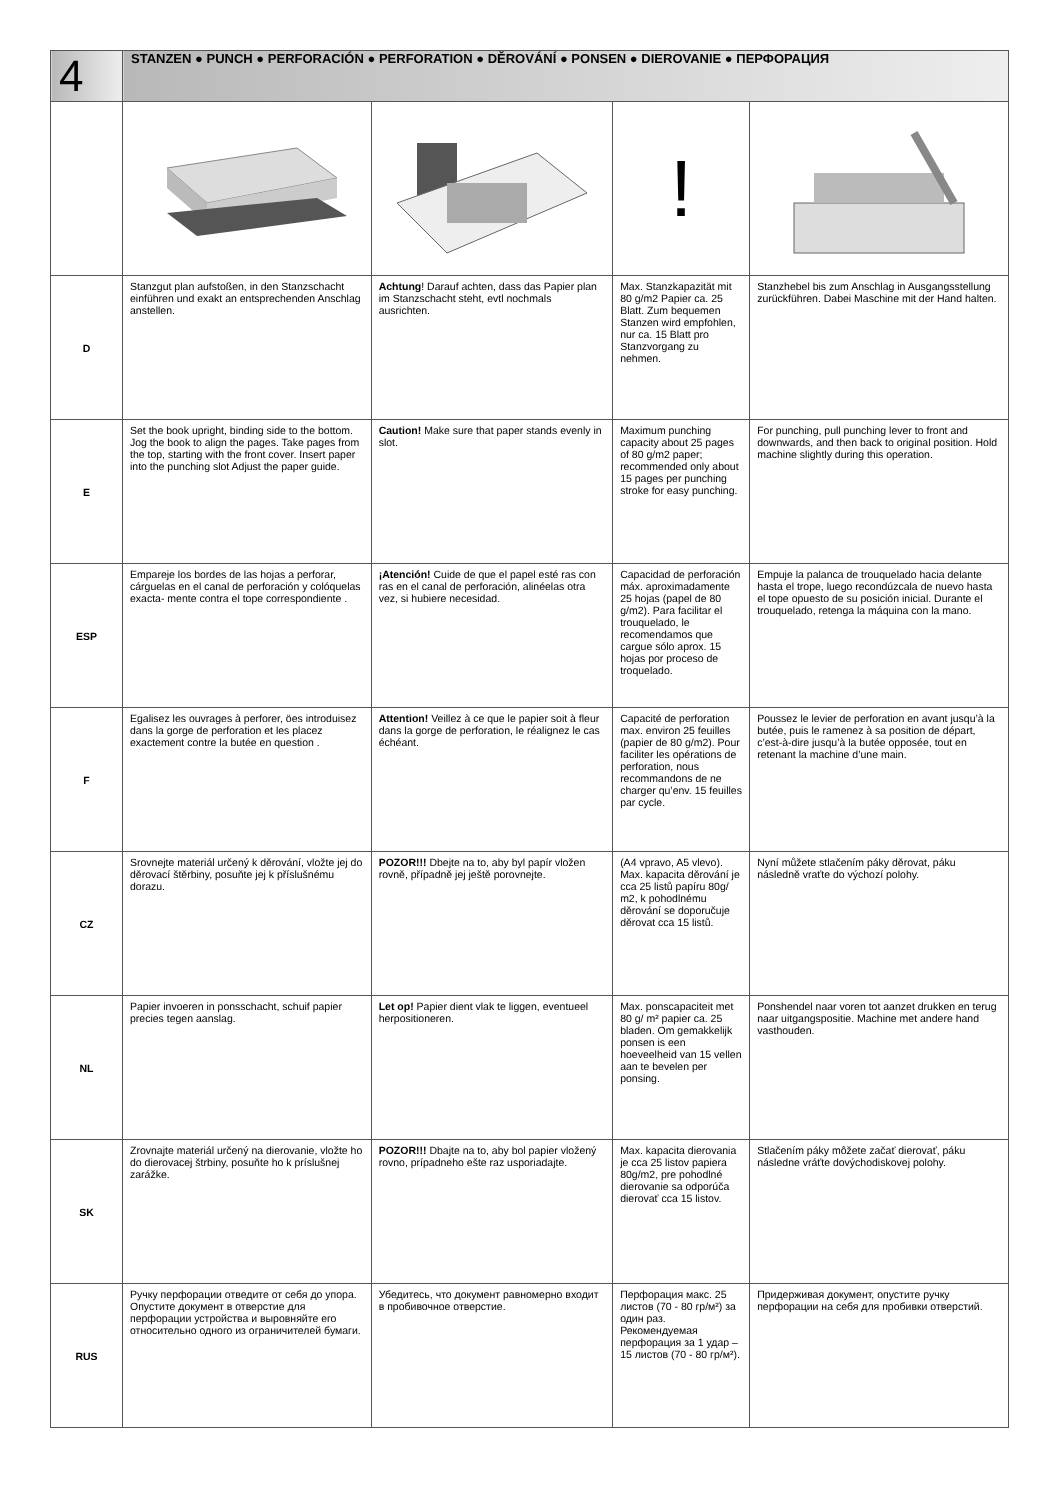| 4 | STANZEN ● PUNCH ● PERFORACIÓN ● PERFORATION ● DĚROVÁNÍ ● PONSEN ● DIEROVANIE ● ПЕРФОРАЦИЯ | | | |
| --- | --- | --- | --- | --- |
| | | | ! | |
| D | Stanzgut plan aufstoßen, in den Stanzschacht einführen und exakt an entsprechenden Anschlag anstellen. | Achtung ! Darauf achten, dass das Papier plan im Stanzschacht steht, evtl nochmals ausrichten. | Max. Stanzkapazität mit 80 g/m2 Papier ca. 25 Blatt. Zum bequemen Stanzen wird empfohlen, nur ca. 15 Blatt pro Stanzvorgang zu nehmen. | Stanzhebel bis zum Anschlag in Ausgangsstellung zurückführen. Dabei Maschine mit der Hand halten. |
| E | Set the book upright, binding side to the bottom. Jog the book to align the pages. Take pages from the top, starting with the front cover. Insert paper into the punching slot Adjust the paper guide. | Caution! Make sure that paper stands evenly in slot. | Maximum punching capacity about 25 pages of 80 g/m2 paper; recommended only about 15 pages per punching stroke for easy punching. | For punching, pull punching lever to front and downwards, and then back to original position. Hold machine slightly during this operation. |
| ESP | Empareje los bordes de las hojas a perforar, cárguelas en el canal de perforación y colóquelas exacta- mente contra el tope correspondiente . | ¡Atención! Cuide de que el papel esté ras con ras en el canal de perforación, alinéelas otra vez, si hubiere necesidad. | Capacidad de perforación máx. aproximadamente 25 hojas (papel de 80 g/m2). Para facilitar el trouquelado, le recomendamos que cargue sólo aprox. 15 hojas por proceso de troquelado. | Empuje la palanca de trouquelado hacia delante hasta el trope, luego recondúzcala de nuevo hasta el tope opuesto de su posición inicial. Durante el trouquelado, retenga la máquina con la mano. |
| F | Egalisez les ouvrages à perforer, öes introduisez dans la gorge de perforation et les placez exactement contre la butée en question . | Attention! Veillez à ce que le papier soit à fleur dans la gorge de perforation, le réalignez le cas échéant. | Capacité de perforation max. environ 25 feuilles (papier de 80 g/m2). Pour faciliter les opérations de perforation, nous recommandons de ne charger qu’env. 15 feuilles par cycle. | Poussez le levier de perforation en avant jusqu’à la butée, puis le ramenez à sa position de départ, c’est-à-dire jusqu’à la butée opposée, tout en retenant la machine d’une main. |
| CZ | Srovnejte materiál určený k děrování, vložte jej do děrovací štěrbiny, posuňte jej k příslušnému dorazu. | POZOR!!! Dbejte na to, aby byl papír vložen rovně, případně jej ještě porovnejte. | (A4 vpravo, A5 vlevo). Max. kapacita děrování je cca 25 listů papíru 80g/ m2, k pohodlnému děrování se doporučuje děrovat cca 15 listů. | Nyní můžete stlačením páky děrovat, páku následně vraťte do výchozí polohy. |
| NL | Papier invoeren in ponsschacht, schuif papier precies tegen aanslag. | Let op! Papier dient vlak te liggen, eventueel herpositioneren. | Max. ponscapaciteit met 80 g/ m² papier ca. 25 bladen. Om gemakkelijk ponsen is een hoeveelheid van 15 vellen aan te bevelen per ponsing. | Ponshendel naar voren tot aanzet drukken en terug naar uitgangspositie. Machine met andere hand vasthouden. |
| SK | Zrovnajte materiál určený na dierovanie, vložte ho do dierovacej štrbiny, posuňte ho k príslušnej zarážke. | POZOR!!! Dbajte na to, aby bol papier vložený rovno, prípadneho ešte raz usporiadajte. | Max. kapacita dierovania je cca 25 listov papiera 80g/m2, pre pohodlné dierovanie sa odporúča dierovať cca 15 listov. | Stlačením páky môžete začať dierovať, páku následne vráťte dovýchodiskovej polohy. |
| RUS | Ручку перфорации отведите от себя до упора. Опустите документ в отверстие для перфорации устройства и выровняйте его относительно одного из ограничителей бумаги. | Убедитесь, что документ равномерно входит в пробивочное отверстие. | Перфорация макс. 25 листов (70 - 80 гр/м²) за один раз. Рекомендуемая перфорация за 1 удар – 15 листов (70 - 80 гр/м²). | Придерживая документ, опустите ручку перфорации на себя для пробивки отверстий. |